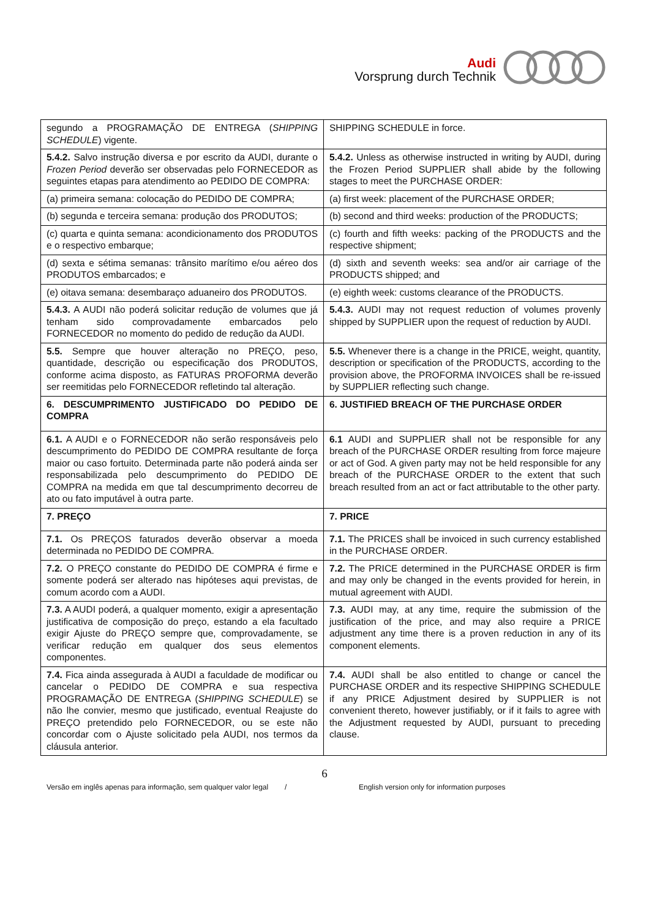Audi
Vorsprung durch Technik
| segundo a PROGRAMAÇÃO DE ENTREGA ( SHIPPING SCHEDULE ) vigente. | SHIPPING SCHEDULE in force. |
| 5.4.2. Salvo instrução diversa e por escrito da AUDI, durante o Frozen Period deverão ser observadas pelo FORNECEDOR as seguintes etapas para atendimento ao PEDIDO DE COMPRA: | 5.4.2. Unless as otherwise instructed in writing by AUDI, during the Frozen Period SUPPLIER shall abide by the following stages to meet the PURCHASE ORDER: |
| (a) primeira semana: colocação do PEDIDO DE COMPRA; | (a) first week: placement of the PURCHASE ORDER; |
| (b) segunda e terceira semana: produção dos PRODUTOS; | (b) second and third weeks: production of the PRODUCTS; |
| (c) quarta e quinta semana: acondicionamento dos PRODUTOS e o respectivo embarque; | (c) fourth and fifth weeks: packing of the PRODUCTS and the respective shipment; |
| (d) sexta e sétima semanas: trânsito marítimo e/ou aéreo dos PRODUTOS embarcados; e | (d) sixth and seventh weeks: sea and/or air carriage of the PRODUCTS shipped; and |
| (e) oitava semana: desembaraço aduaneiro dos PRODUTOS. | (e) eighth week: customs clearance of the PRODUCTS. |
| 5.4.3. A AUDI não poderá solicitar redução de volumes que já tenham sido comprovadamente embarcados pelo FORNECEDOR no momento do pedido de redução da AUDI. | 5.4.3. AUDI may not request reduction of volumes provenly shipped by SUPPLIER upon the request of reduction by AUDI. |
| 5.5. Sempre que houver alteração no PREÇO, peso, quantidade, descrição ou especificação dos PRODUTOS, conforme acima disposto, as FATURAS PROFORMA deverão ser reemitidas pelo FORNECEDOR refletindo tal alteração. | 5.5. Whenever there is a change in the PRICE, weight, quantity, description or specification of the PRODUCTS, according to the provision above, the PROFORMA INVOICES shall be re-issued by SUPPLIER reflecting such change. |
| 6. DESCUMPRIMENTO JUSTIFICADO DO PEDIDO DE COMPRA | 6. JUSTIFIED BREACH OF THE PURCHASE ORDER |
| 6.1. A AUDI e o FORNECEDOR não serão responsáveis pelo descumprimento do PEDIDO DE COMPRA resultante de força maior ou caso fortuito. Determinada parte não poderá ainda ser responsabilizada pelo descumprimento do PEDIDO DE COMPRA na medida em que tal descumprimento decorreu de ato ou fato imputável à outra parte. | 6.1 AUDI and SUPPLIER shall not be responsible for any breach of the PURCHASE ORDER resulting from force majeure or act of God. A given party may not be held responsible for any breach of the PURCHASE ORDER to the extent that such breach resulted from an act or fact attributable to the other party. |
| 7. PREÇO | 7. PRICE |
| 7.1. Os PREÇOS faturados deverão observar a moeda determinada no PEDIDO DE COMPRA. | 7.1. The PRICES shall be invoiced in such currency established in the PURCHASE ORDER. |
| 7.2. O PREÇO constante do PEDIDO DE COMPRA é firme e somente poderá ser alterado nas hipóteses aqui previstas, de comum acordo com a AUDI. | 7.2. The PRICE determined in the PURCHASE ORDER is firm and may only be changed in the events provided for herein, in mutual agreement with AUDI. |
| 7.3. A AUDI poderá, a qualquer momento, exigir a apresentação justificativa de composição do preço, estando a ela facultado exigir Ajuste do PREÇO sempre que, comprovadamente, se verificar redução em qualquer dos seus elementos componentes. | 7.3. AUDI may, at any time, require the submission of the justification of the price, and may also require a PRICE adjustment any time there is a proven reduction in any of its component elements. |
| 7.4. Fica ainda assegurada à AUDI a faculdade de modificar ou cancelar o PEDIDO DE COMPRA e sua respectiva PROGRAMAÇÃO DE ENTREGA ( SHIPPING SCHEDULE ) se não lhe convier, mesmo que justificado, eventual Reajuste do PREÇO pretendido pelo FORNECEDOR, ou se este não concordar com o Ajuste solicitado pela AUDI, nos termos da cláusula anterior. | 7.4. AUDI shall be also entitled to change or cancel the PURCHASE ORDER and its respective SHIPPING SCHEDULE if any PRICE Adjustment desired by SUPPLIER is not convenient thereto, however justifiably, or if it fails to agree with the Adjustment requested by AUDI, pursuant to preceding clause. |
6
Versão em inglês apenas para informação, sem qualquer valor legal / English version only for information purposes